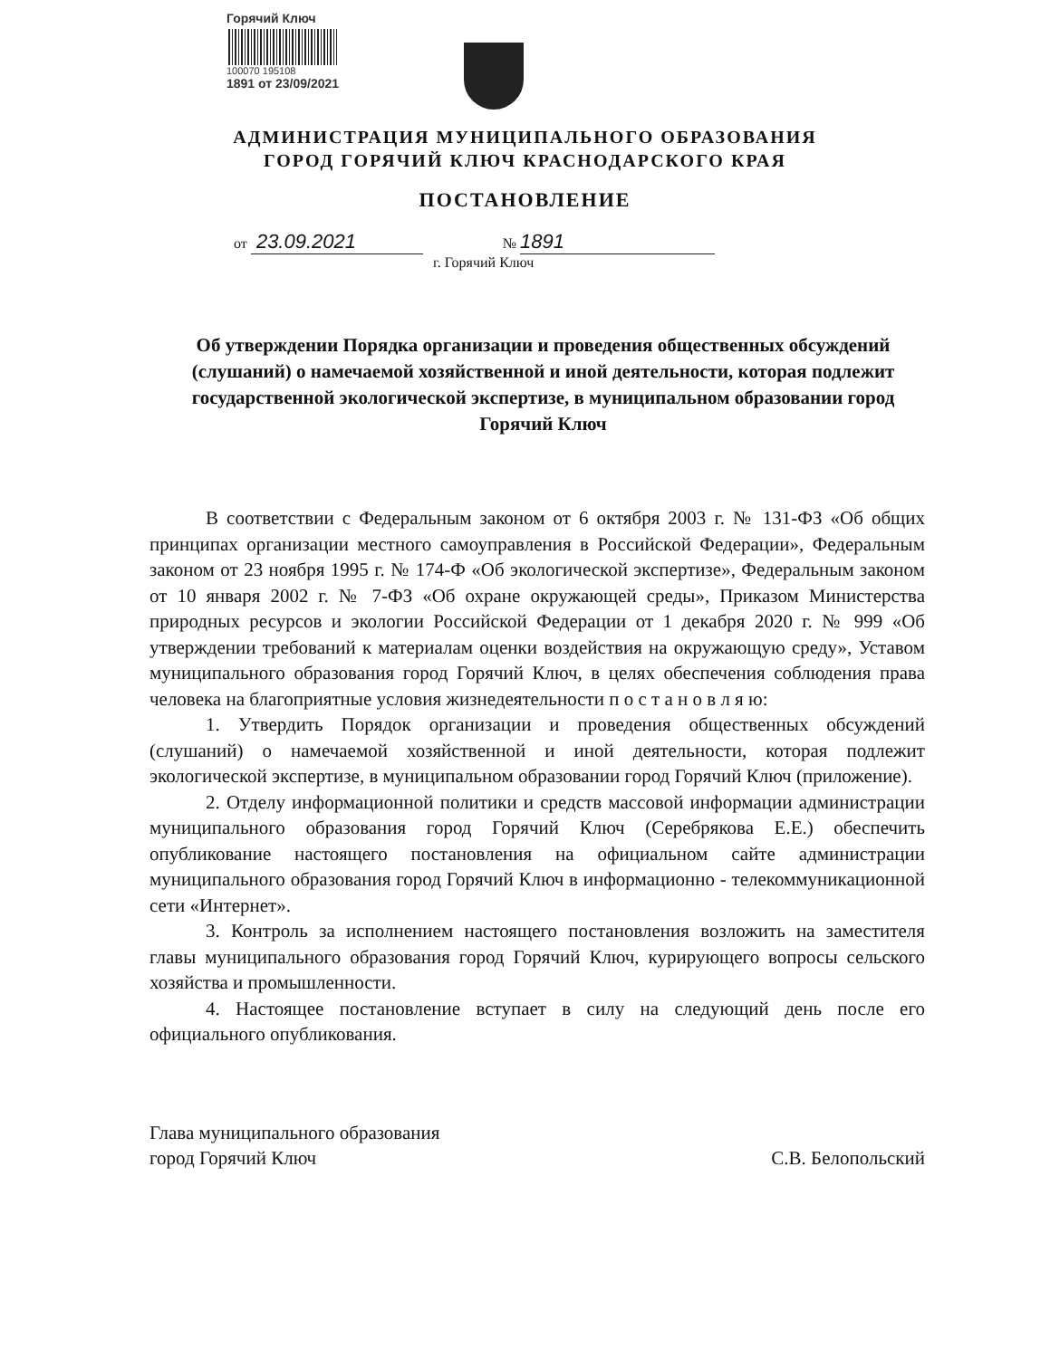Горячий Ключ
100070 195108
1891 от 23/09/2021
АДМИНИСТРАЦИЯ МУНИЦИПАЛЬНОГО ОБРАЗОВАНИЯ
ГОРОД ГОРЯЧИЙ КЛЮЧ КРАСНОДАРСКОГО КРАЯ
ПОСТАНОВЛЕНИЕ
от 23.09.2021 № 1891
г. Горячий Ключ
Об утверждении Порядка организации и проведения общественных обсуждений (слушаний) о намечаемой хозяйственной и иной деятельности, которая подлежит государственной экологической экспертизе, в муниципальном образовании город Горячий Ключ
В соответствии с Федеральным законом от 6 октября 2003 г. № 131-ФЗ «Об общих принципах организации местного самоуправления в Российской Федерации», Федеральным законом от 23 ноября 1995 г. № 174-Ф «Об экологической экспертизе», Федеральным законом от 10 января 2002 г. № 7-ФЗ «Об охране окружающей среды», Приказом Министерства природных ресурсов и экологии Российской Федерации от 1 декабря 2020 г. № 999 «Об утверждении требований к материалам оценки воздействия на окружающую среду», Уставом муниципального образования город Горячий Ключ, в целях обеспечения соблюдения права человека на благоприятные условия жизнедеятельности п о с т а н о в л я ю:
1. Утвердить Порядок организации и проведения общественных обсуждений (слушаний) о намечаемой хозяйственной и иной деятельности, которая подлежит экологической экспертизе, в муниципальном образовании город Горячий Ключ (приложение).
2. Отделу информационной политики и средств массовой информации администрации муниципального образования город Горячий Ключ (Серебрякова Е.Е.) обеспечить опубликование настоящего постановления на официальном сайте администрации муниципального образования город Горячий Ключ в информационно - телекоммуникационной сети «Интернет».
3. Контроль за исполнением настоящего постановления возложить на заместителя главы муниципального образования город Горячий Ключ, курирующего вопросы сельского хозяйства и промышленности.
4. Настоящее постановление вступает в силу на следующий день после его официального опубликования.
Глава муниципального образования
город Горячий Ключ
С.В. Белопольский